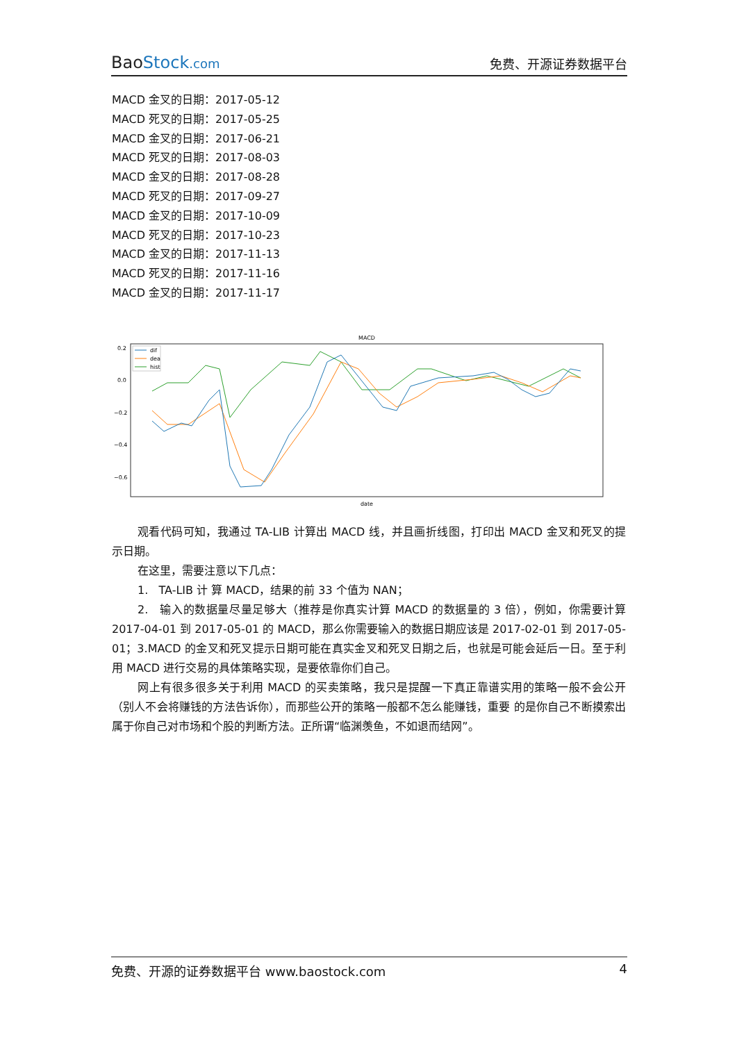BaoStock.com
免费、开源证券数据平台
MACD 金叉的日期：2017-05-12
MACD 死叉的日期：2017-05-25
MACD 金叉的日期：2017-06-21
MACD 死叉的日期：2017-08-03
MACD 金叉的日期：2017-08-28
MACD 死叉的日期：2017-09-27
MACD 金叉的日期：2017-10-09
MACD 死叉的日期：2017-10-23
MACD 金叉的日期：2017-11-13
MACD 死叉的日期：2017-11-16
MACD 金叉的日期：2017-11-17
MACD
0.2
0.0
−0.2
−0.4
−0.6
dif
dea
hist
date
观看代码可知，我通过 TA-LIB 计算出 MACD 线，并且画折线图，打印出 MACD 金叉和死叉的提示日期。
在这里，需要注意以下几点：
1. TA-LIB 计 算 MACD，结果的前 33 个值为 NAN；
2. 输入的数据量尽量足够大（推荐是你真实计算 MACD 的数据量的 3 倍），例如，你需要计算 2017-04-01 到 2017-05-01 的 MACD，那么你需要输入的数据日期应该是 2017-02-01 到 2017-05-01；3.MACD 的金叉和死叉提示日期可能在真实金叉和死叉日期之后，也就是可能会延后一日。至于利用 MACD 进行交易的具体策略实现，是要依靠你们自己。
网上有很多很多关于利用 MACD 的买卖策略，我只是提醒一下真正靠谱实用的策略一般不会公开（别人不会将赚钱的方法告诉你），而那些公开的策略一般都不怎么能赚钱，重要 的是你自己不断摸索出属于你自己对市场和个股的判断方法。正所谓“临渊羡鱼，不如退而结网”。
免费、开源的证券数据平台 www.baostock.com 4